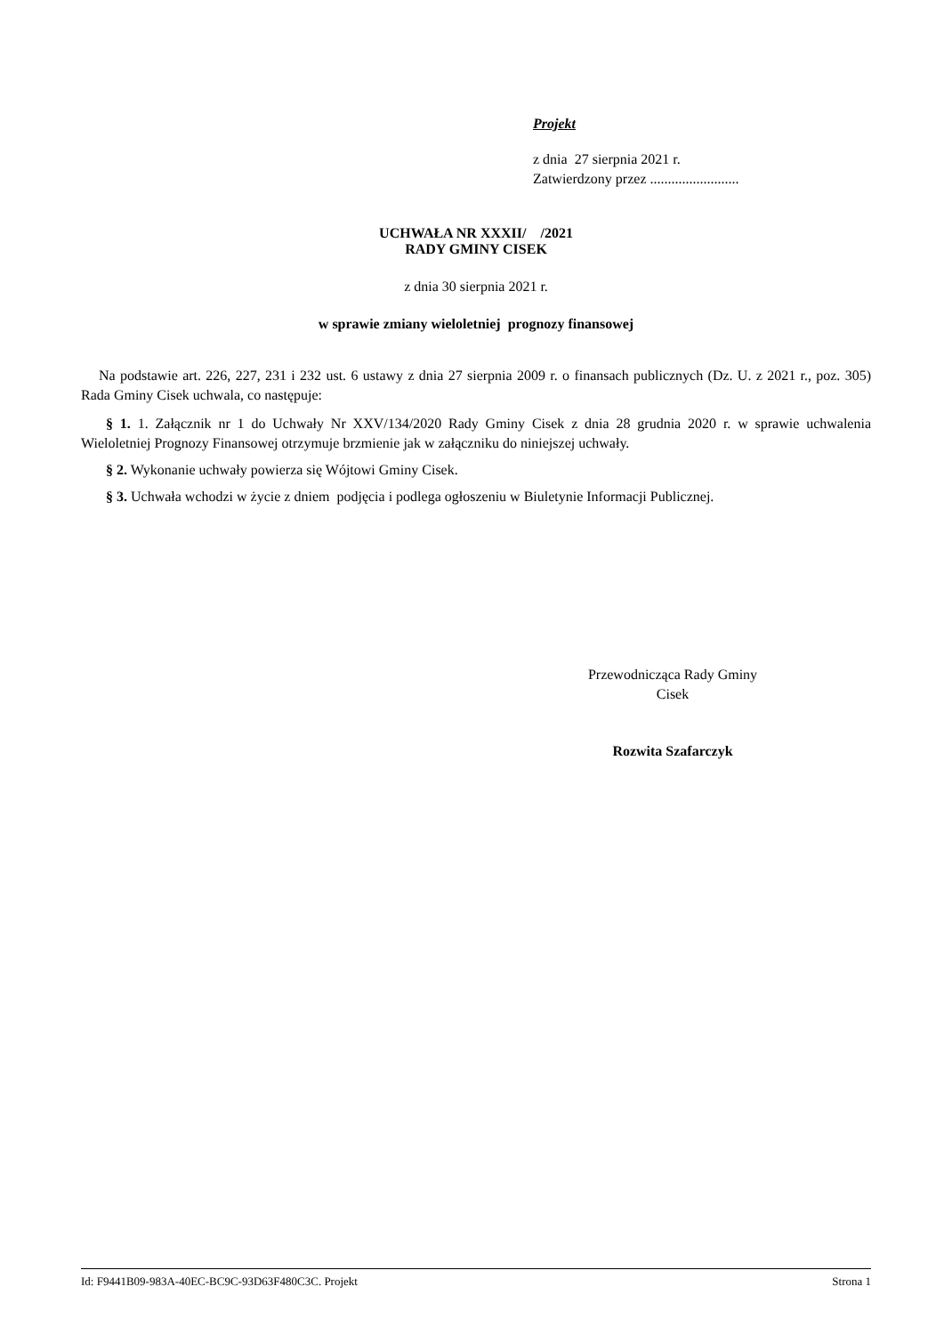Projekt
z dnia 27 sierpnia 2021 r.
Zatwierdzony przez .........................
UCHWAŁA NR XXXII/ /2021
RADY GMINY CISEK
z dnia 30 sierpnia 2021 r.
w sprawie zmiany wieloletniej prognozy finansowej
Na podstawie art. 226, 227, 231 i 232 ust. 6 ustawy z dnia 27 sierpnia 2009 r. o finansach publicznych (Dz. U. z 2021 r., poz. 305) Rada Gminy Cisek uchwala, co następuje:
§ 1. 1. Załącznik nr 1 do Uchwały Nr XXV/134/2020 Rady Gminy Cisek z dnia 28 grudnia 2020 r. w sprawie uchwalenia Wieloletniej Prognozy Finansowej otrzymuje brzmienie jak w załączniku do niniejszej uchwały.
§ 2. Wykonanie uchwały powierza się Wójtowi Gminy Cisek.
§ 3. Uchwała wchodzi w życie z dniem podjęcia i podlega ogłoszeniu w Biuletynie Informacji Publicznej.
Przewodnicząca Rady Gminy
Cisek
Rozwita Szafarczyk
Id: F9441B09-983A-40EC-BC9C-93D63F480C3C. Projekt Strona 1